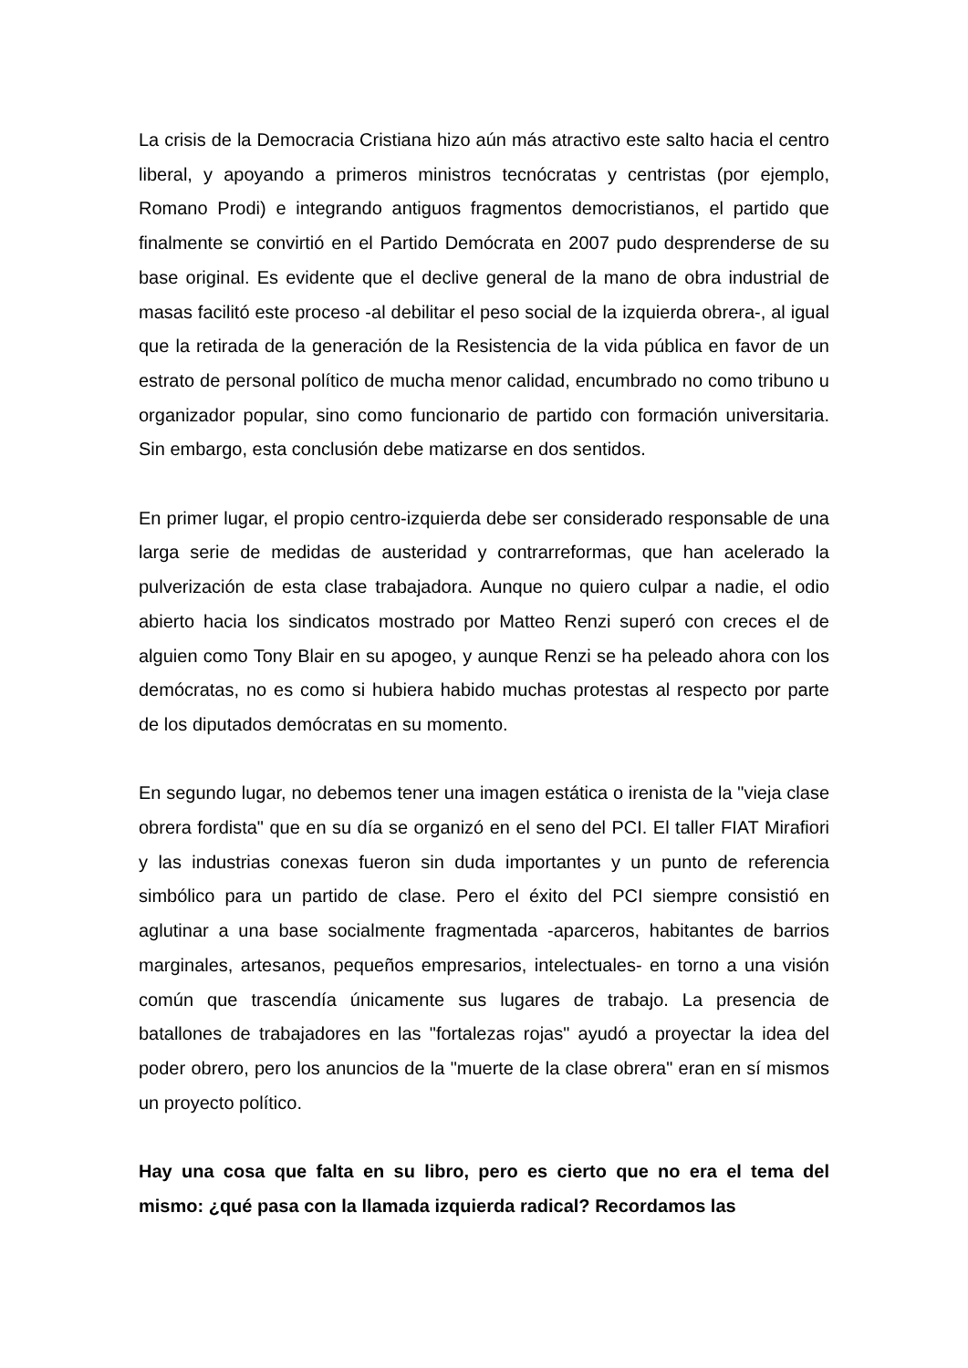La crisis de la Democracia Cristiana hizo aún más atractivo este salto hacia el centro liberal, y apoyando a primeros ministros tecnócratas y centristas (por ejemplo, Romano Prodi) e integrando antiguos fragmentos democristianos, el partido que finalmente se convirtió en el Partido Demócrata en 2007 pudo desprenderse de su base original. Es evidente que el declive general de la mano de obra industrial de masas facilitó este proceso -al debilitar el peso social de la izquierda obrera-, al igual que la retirada de la generación de la Resistencia de la vida pública en favor de un estrato de personal político de mucha menor calidad, encumbrado no como tribuno u organizador popular, sino como funcionario de partido con formación universitaria. Sin embargo, esta conclusión debe matizarse en dos sentidos.
En primer lugar, el propio centro-izquierda debe ser considerado responsable de una larga serie de medidas de austeridad y contrarreformas, que han acelerado la pulverización de esta clase trabajadora. Aunque no quiero culpar a nadie, el odio abierto hacia los sindicatos mostrado por Matteo Renzi superó con creces el de alguien como Tony Blair en su apogeo, y aunque Renzi se ha peleado ahora con los demócratas, no es como si hubiera habido muchas protestas al respecto por parte de los diputados demócratas en su momento.
En segundo lugar, no debemos tener una imagen estática o irenista de la "vieja clase obrera fordista" que en su día se organizó en el seno del PCI. El taller FIAT Mirafiori y las industrias conexas fueron sin duda importantes y un punto de referencia simbólico para un partido de clase. Pero el éxito del PCI siempre consistió en aglutinar a una base socialmente fragmentada -aparceros, habitantes de barrios marginales, artesanos, pequeños empresarios, intelectuales- en torno a una visión común que trascendía únicamente sus lugares de trabajo. La presencia de batallones de trabajadores en las "fortalezas rojas" ayudó a proyectar la idea del poder obrero, pero los anuncios de la "muerte de la clase obrera" eran en sí mismos un proyecto político.
Hay una cosa que falta en su libro, pero es cierto que no era el tema del mismo: ¿qué pasa con la llamada izquierda radical? Recordamos las